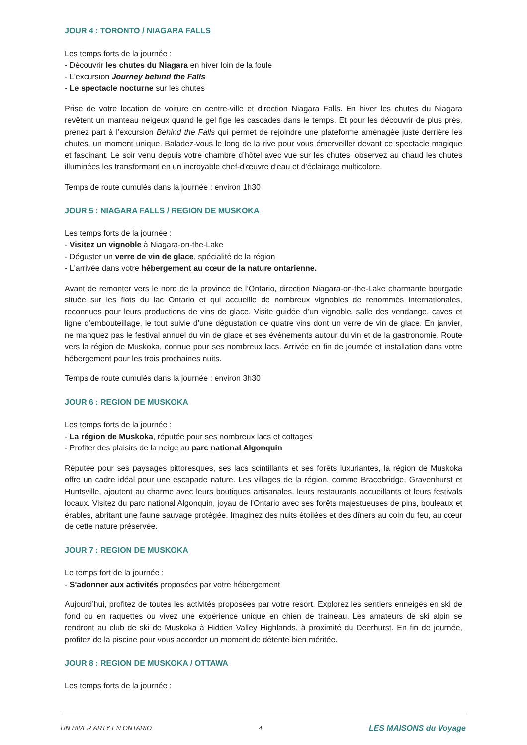JOUR 4 : TORONTO / NIAGARA FALLS
Les temps forts de la journée :
- Découvrir les chutes du Niagara en hiver loin de la foule
- L'excursion Journey behind the Falls
- Le spectacle nocturne sur les chutes
Prise de votre location de voiture en centre-ville et direction Niagara Falls. En hiver les chutes du Niagara revêtent un manteau neigeux quand le gel fige les cascades dans le temps. Et pour les découvrir de plus près, prenez part à l’excursion Behind the Falls qui permet de rejoindre une plateforme aménagée juste derrière les chutes, un moment unique. Baladez-vous le long de la rive pour vous émerveiller devant ce spectacle magique et fascinant. Le soir venu depuis votre chambre d’hôtel avec vue sur les chutes, observez au chaud les chutes illuminées les transformant en un incroyable chef-d'œuvre d'eau et d'éclairage multicolore.
Temps de route cumulés dans la journée : environ 1h30
JOUR 5 : NIAGARA FALLS / REGION DE MUSKOKA
Les temps forts de la journée :
- Visitez un vignoble à Niagara-on-the-Lake
- Déguster un verre de vin de glace, spécialité de la région
- L'arrivée dans votre hébergement au cœur de la nature ontarienne.
Avant de remonter vers le nord de la province de l’Ontario, direction Niagara-on-the-Lake charmante bourgade située sur les flots du lac Ontario et qui accueille de nombreux vignobles de renommés internationales, reconnues pour leurs productions de vins de glace. Visite guidée d’un vignoble, salle des vendange, caves et ligne d’embouteillage, le tout suivie d’une dégustation de quatre vins dont un verre de vin de glace. En janvier, ne manquez pas le festival annuel du vin de glace et ses évènements autour du vin et de la gastronomie. Route vers la région de Muskoka, connue pour ses nombreux lacs. Arrivée en fin de journée et installation dans votre hébergement pour les trois prochaines nuits.
Temps de route cumulés dans la journée : environ 3h30
JOUR 6 : REGION DE MUSKOKA
Les temps forts de la journée :
- La région de Muskoka, réputée pour ses nombreux lacs et cottages
- Profiter des plaisirs de la neige au parc national Algonquin
Réputée pour ses paysages pittoresques, ses lacs scintillants et ses forêts luxuriantes, la région de Muskoka offre un cadre idéal pour une escapade nature. Les villages de la région, comme Bracebridge, Gravenhurst et Huntsville, ajoutent au charme avec leurs boutiques artisanales, leurs restaurants accueillants et leurs festivals locaux. Visitez du parc national Algonquin, joyau de l'Ontario avec ses forêts majestueuses de pins, bouleaux et érables, abritant une faune sauvage protégée. Imaginez des nuits étoilées et des dîners au coin du feu, au cœur de cette nature préservée.
JOUR 7 : REGION DE MUSKOKA
Le temps fort de la journée :
- S'adonner aux activités proposées par votre hébergement
Aujourd’hui, profitez de toutes les activités proposées par votre resort. Explorez les sentiers enneigés en ski de fond ou en raquettes ou vivez une expérience unique en chien de traineau. Les amateurs de ski alpin se rendront au club de ski de Muskoka à Hidden Valley Highlands, à proximité du Deerhurst. En fin de journée, profitez de la piscine pour vous accorder un moment de détente bien méritée.
JOUR 8 : REGION DE MUSKOKA / OTTAWA
Les temps forts de la journée :
UN HIVER ARTY EN ONTARIO 4 LES MAISONS du Voyage